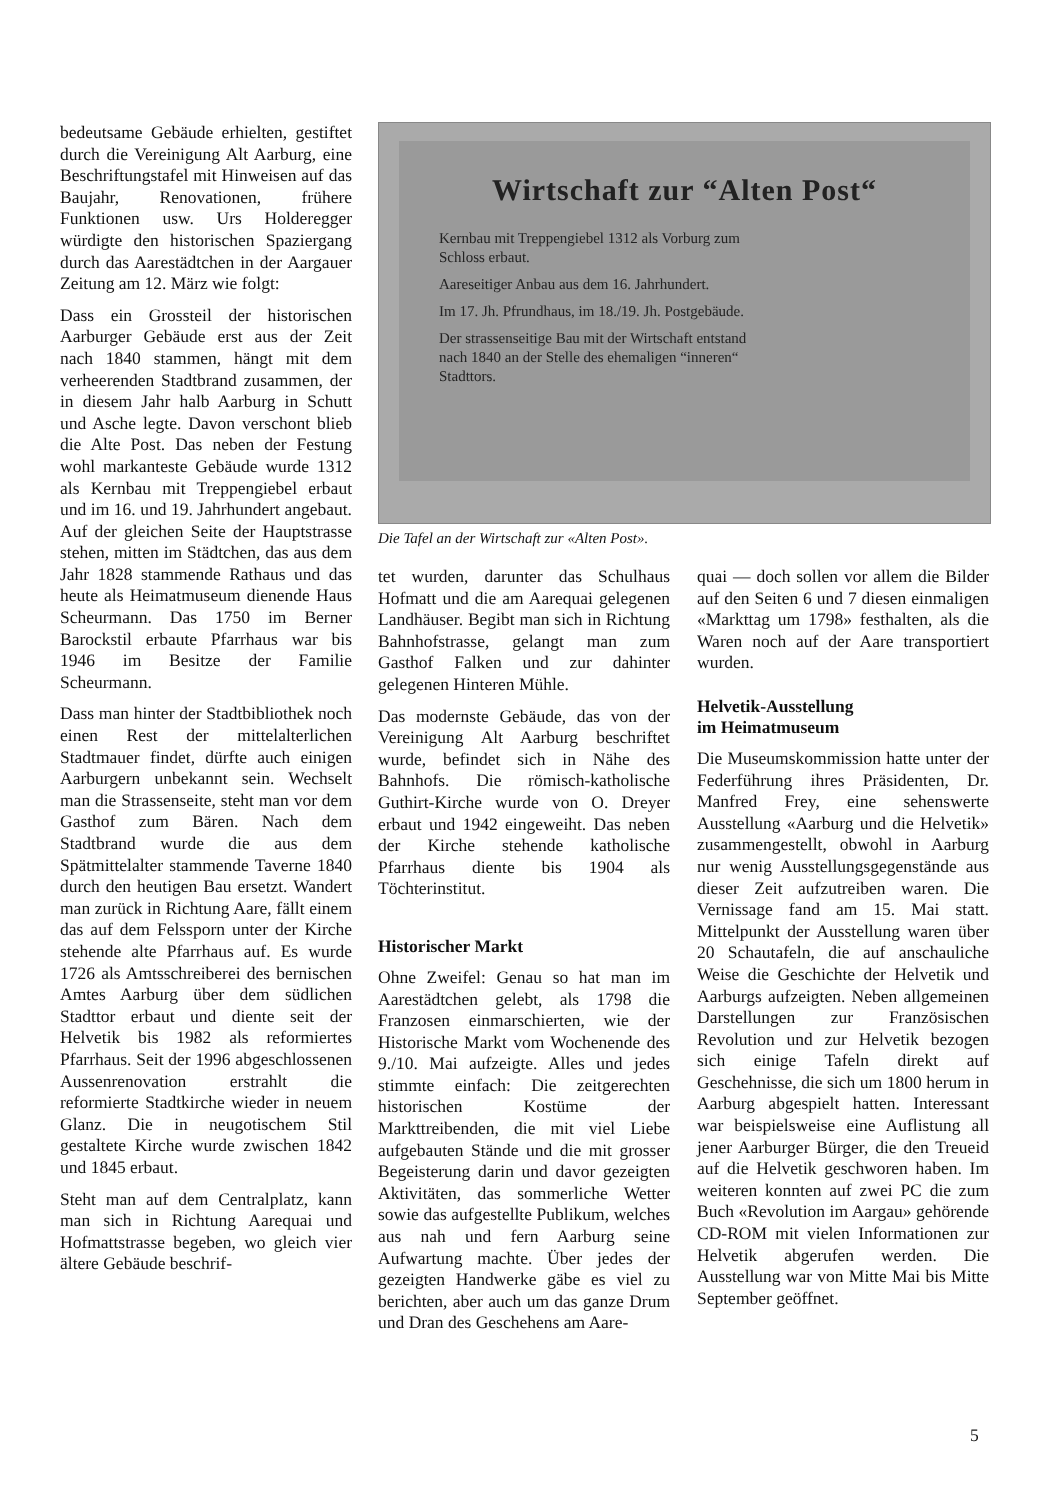bedeutsame Gebäude erhielten, gestiftet durch die Vereinigung Alt Aarburg, eine Beschriftungstafel mit Hinweisen auf das Baujahr, Renovationen, frühere Funktionen usw. Urs Holderegger würdigte den historischen Spaziergang durch das Aarestädtchen in der Aargauer Zeitung am 12. März wie folgt:
Dass ein Grossteil der historischen Aarburger Gebäude erst aus der Zeit nach 1840 stammen, hängt mit dem verheerenden Stadtbrand zusammen, der in diesem Jahr halb Aarburg in Schutt und Asche legte. Davon verschont blieb die Alte Post. Das neben der Festung wohl markanteste Gebäude wurde 1312 als Kernbau mit Treppengiebel erbaut und im 16. und 19. Jahrhundert angebaut. Auf der gleichen Seite der Hauptstrasse stehen, mitten im Städtchen, das aus dem Jahr 1828 stammende Rathaus und das heute als Heimatmuseum dienende Haus Scheurmann. Das 1750 im Berner Barockstil erbaute Pfarrhaus war bis 1946 im Besitze der Familie Scheurmann.
Dass man hinter der Stadtbibliothek noch einen Rest der mittelalterlichen Stadtmauer findet, dürfte auch einigen Aarburgern unbekannt sein. Wechselt man die Strassenseite, steht man vor dem Gasthof zum Bären. Nach dem Stadtbrand wurde die aus dem Spätmittelalter stammende Taverne 1840 durch den heutigen Bau ersetzt. Wandert man zurück in Richtung Aare, fällt einem das auf dem Felssporn unter der Kirche stehende alte Pfarrhaus auf. Es wurde 1726 als Amtsschreiberei des bernischen Amtes Aarburg über dem südlichen Stadttor erbaut und diente seit der Helvetik bis 1982 als reformiertes Pfarrhaus. Seit der 1996 abgeschlossenen Aussenrenovation erstrahlt die reformierte Stadtkirche wieder in neuem Glanz. Die in neugotischem Stil gestaltete Kirche wurde zwischen 1842 und 1845 erbaut.
Steht man auf dem Centralplatz, kann man sich in Richtung Aarequai und Hofmattstrasse begeben, wo gleich vier ältere Gebäude beschrif-
Wirtschaft zur “Alten Post“
Kernbau mit Treppengiebel 1312 als Vorburg zum Schloss erbaut.
Aareseitiger Anbau aus dem 16. Jahrhundert.
Im 17. Jh. Pfrundhaus, im 18./19. Jh. Postgebäude.
Der strassenseitige Bau mit der Wirtschaft entstand nach 1840 an der Stelle des ehemaligen “inneren“ Stadttors.
Die Tafel an der Wirtschaft zur «Alten Post».
tet wurden, darunter das Schulhaus Hofmatt und die am Aarequai gelegenen Landhäuser. Begibt man sich in Richtung Bahnhofstrasse, gelangt man zum Gasthof Falken und zur dahinter gelegenen Hinteren Mühle.
Das modernste Gebäude, das von der Vereinigung Alt Aarburg beschriftet wurde, befindet sich in Nähe des Bahnhofs. Die römisch-katholische Guthirt-Kirche wurde von O. Dreyer erbaut und 1942 eingeweiht. Das neben der Kirche stehende katholische Pfarrhaus diente bis 1904 als Töchterinstitut.
Historischer Markt
Ohne Zweifel: Genau so hat man im Aarestädtchen gelebt, als 1798 die Franzosen einmarschierten, wie der Historische Markt vom Wochenende des 9./10. Mai aufzeigte. Alles und jedes stimmte einfach: Die zeitgerechten historischen Kostüme der Markttreibenden, die mit viel Liebe aufgebauten Stände und die mit grosser Begeisterung darin und davor gezeigten Aktivitäten, das sommerliche Wetter sowie das aufgestellte Publikum, welches aus nah und fern Aarburg seine Aufwartung machte. Über jedes der gezeigten Handwerke gäbe es viel zu berichten, aber auch um das ganze Drum und Dran des Geschehens am Aare-
quai — doch sollen vor allem die Bilder auf den Seiten 6 und 7 diesen einmaligen «Markttag um 1798» festhalten, als die Waren noch auf der Aare transportiert wurden.
Helvetik-Ausstellung
im Heimatmuseum
Die Museumskommission hatte unter der Federführung ihres Präsidenten, Dr. Manfred Frey, eine sehenswerte Ausstellung «Aarburg und die Helvetik» zusammengestellt, obwohl in Aarburg nur wenig Ausstellungsgegenstände aus dieser Zeit aufzutreiben waren. Die Vernissage fand am 15. Mai statt. Mittelpunkt der Ausstellung waren über 20 Schautafeln, die auf anschauliche Weise die Geschichte der Helvetik und Aarburgs aufzeigten. Neben allgemeinen Darstellungen zur Französischen Revolution und zur Helvetik bezogen sich einige Tafeln direkt auf Geschehnisse, die sich um 1800 herum in Aarburg abgespielt hatten. Interessant war beispielsweise eine Auflistung all jener Aarburger Bürger, die den Treueid auf die Helvetik geschworen haben. Im weiteren konnten auf zwei PC die zum Buch «Revolution im Aargau» gehörende CD-ROM mit vielen Informationen zur Helvetik abgerufen werden. Die Ausstellung war von Mitte Mai bis Mitte September geöffnet.
5